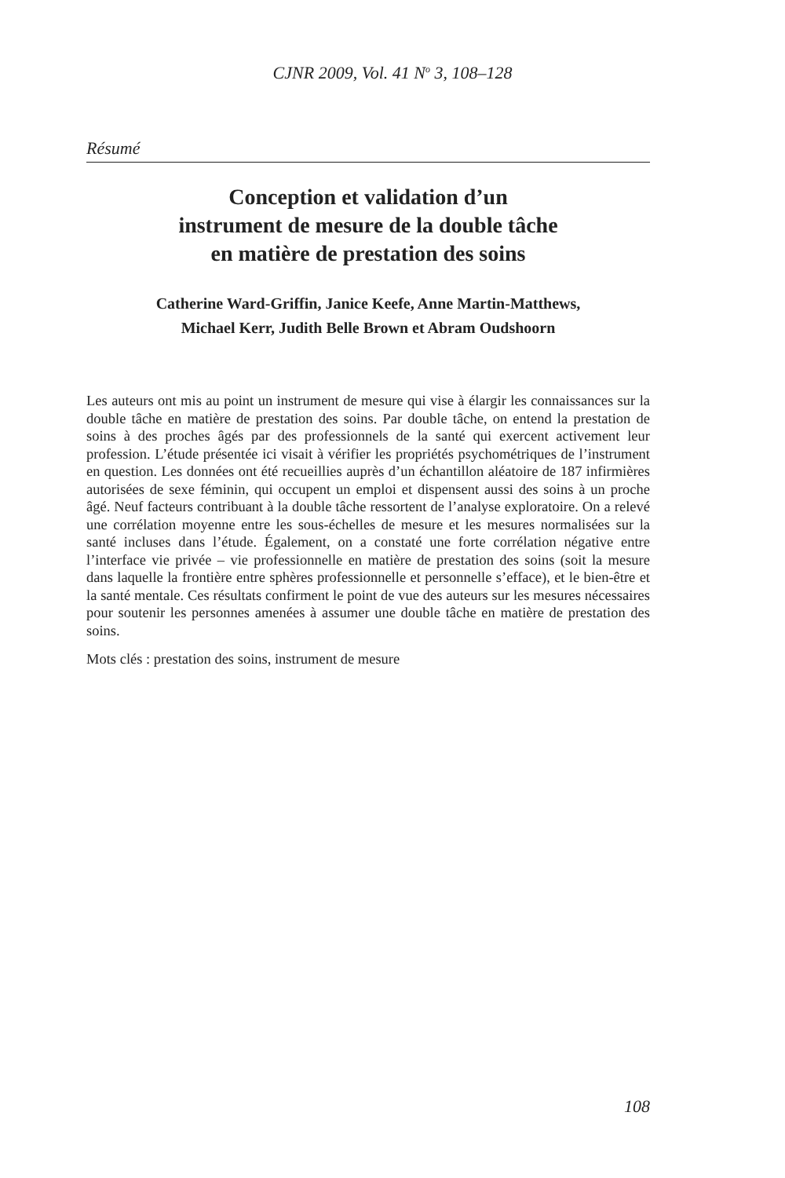CJNR 2009, Vol. 41 N<sup>o</sup> 3, 108–128
Résumé
Conception et validation d’un
instrument de mesure de la double tâche
en matière de prestation des soins
Catherine Ward-Griffin, Janice Keefe, Anne Martin-Matthews,
Michael Kerr, Judith Belle Brown et Abram Oudshoorn
Les auteurs ont mis au point un instrument de mesure qui vise à élargir les connaissances sur la double tâche en matière de prestation des soins. Par double tâche, on entend la prestation de soins à des proches âgés par des professionnels de la santé qui exercent activement leur profession. L’étude présentée ici visait à vérifier les propriétés psychométriques de l’instrument en question. Les données ont été recueillies auprès d’un échantillon aléatoire de 187 infirmières autorisées de sexe féminin, qui occupent un emploi et dispensent aussi des soins à un proche âgé. Neuf facteurs contribuant à la double tâche ressortent de l’analyse exploratoire. On a relevé une corrélation moyenne entre les sous-échelles de mesure et les mesures normalisées sur la santé incluses dans l’étude. Également, on a constaté une forte corrélation négative entre l’interface vie privée – vie professionnelle en matière de prestation des soins (soit la mesure dans laquelle la frontière entre sphères professionnelle et personnelle s’efface), et le bien-être et la santé mentale. Ces résultats confirment le point de vue des auteurs sur les mesures nécessaires pour soutenir les personnes amenées à assumer une double tâche en matière de prestation des soins.
Mots clés : prestation des soins, instrument de mesure
108